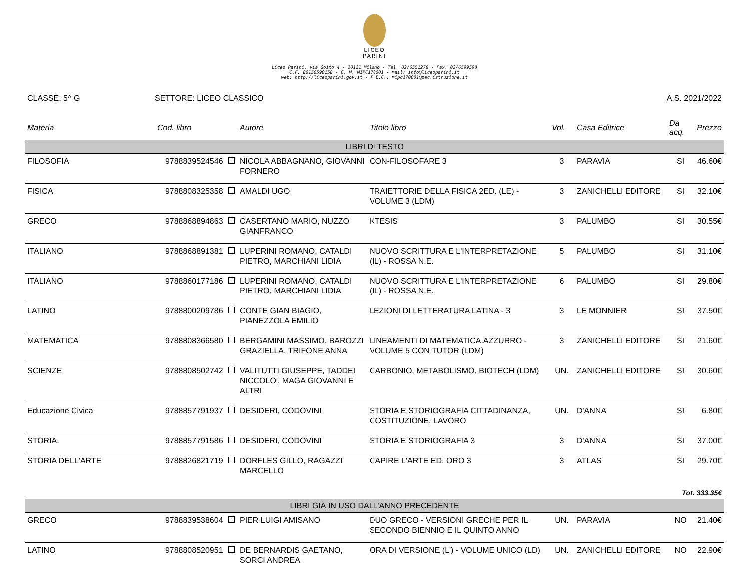LICEO
PARINI
Liceo Parini, via Goito 4 - 20121 Milano - Tel. 02/6551278 - Fax. 02/6599598
C.F. 80150590158 - C. M. MIPC170001 - mail: info@liceoparini.it
web: http://liceoparini.gov.it - P.E.C.: mipc170001@pec.istruzione.it
CLASSE: 5^ G SETTORE: LICEO CLASSICO A.S. 2021/2022
| Materia | Cod. libro | Autore | Titolo libro | Vol. | Casa Editrice | Da acq. | Prezzo |
| --- | --- | --- | --- | --- | --- | --- | --- |
| LIBRI DI TESTO | | | | | | | |
| FILOSOFIA | 9788839524546 | NICOLA ABBAGNANO, GIOVANNI FORNERO | CON-FILOSOFARE 3 | 3 | PARAVIA | SI | 46.60€ |
| FISICA | 9788808325358 | AMALDI UGO | TRAIETTORIE DELLA FISICA 2ED. (LE) - VOLUME 3 (LDM) | 3 | ZANICHELLI EDITORE | SI | 32.10€ |
| GRECO | 9788868894863 | CASERTANO MARIO, NUZZO GIANFRANCO | KTESIS | 3 | PALUMBO | SI | 30.55€ |
| ITALIANO | 9788868891381 | LUPERINI ROMANO, CATALDI PIETRO, MARCHIANI LIDIA | NUOVO SCRITTURA E L'INTERPRETAZIONE (IL) - ROSSA N.E. | 5 | PALUMBO | SI | 31.10€ |
| ITALIANO | 9788860177186 | LUPERINI ROMANO, CATALDI PIETRO, MARCHIANI LIDIA | NUOVO SCRITTURA E L'INTERPRETAZIONE (IL) - ROSSA N.E. | 6 | PALUMBO | SI | 29.80€ |
| LATINO | 9788800209786 | CONTE GIAN BIAGIO, PIANEZZOLA EMILIO | LEZIONI DI LETTERATURA LATINA - 3 | 3 | LE MONNIER | SI | 37.50€ |
| MATEMATICA | 9788808366580 | BERGAMINI MASSIMO, BAROZZI GRAZIELLA, TRIFONE ANNA | LINEAMENTI DI MATEMATICA.AZZURRO - VOLUME 5 CON TUTOR (LDM) | 3 | ZANICHELLI EDITORE | SI | 21.60€ |
| SCIENZE | 9788808502742 | VALITUTTI GIUSEPPE, TADDEI NICCOLO', MAGA GIOVANNI E ALTRI | CARBONIO, METABOLISMO, BIOTECH (LDM) | UN. | ZANICHELLI EDITORE | SI | 30.60€ |
| Educazione Civica | 9788857791937 | DESIDERI, CODOVINI | STORIA E STORIOGRAFIA CITTADINANZA, COSTITUZIONE, LAVORO | UN. | D'ANNA | SI | 6.80€ |
| STORIA. | 9788857791586 | DESIDERI, CODOVINI | STORIA E STORIOGRAFIA 3 | 3 | D'ANNA | SI | 37.00€ |
| STORIA DELL'ARTE | 9788826821719 | DORFLES GILLO, RAGAZZI MARCELLO | CAPIRE L'ARTE ED. ORO 3 | 3 | ATLAS | SI | 29.70€ |
| Tot. 333.35€ | | | | | | | |
| LIBRI GIÀ IN USO DALL'ANNO PRECEDENTE | | | | | | | |
| GRECO | 9788839538604 | PIER LUIGI AMISANO | DUO GRECO - VERSIONI GRECHE PER IL SECONDO BIENNIO E IL QUINTO ANNO | UN. | PARAVIA | NO | 21.40€ |
| LATINO | 9788808520951 | DE BERNARDIS GAETANO, SORCI ANDREA | ORA DI VERSIONE (L') - VOLUME UNICO (LD) | UN. | ZANICHELLI EDITORE | NO | 22.90€ |